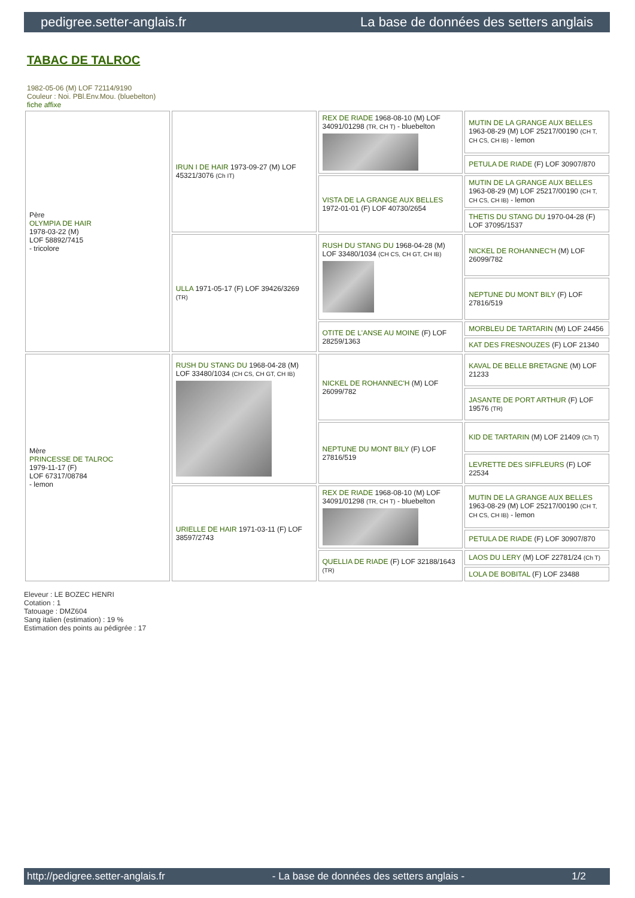pedigree.setter-anglais.fr La base de données des setters anglais
TABAC DE TALROC
1982-05-06 (M) LOF 72114/9190
Couleur : Noi. PBl.Env.Mou. (bluebelton)
fiche affixe
| Père OLYMPIA DE HAIR 1978-03-22 (M) LOF 58892/7415 - tricolore | IRUN I DE HAIR 1973-09-27 (M) LOF 45321/3076 (Ch IT) | REX DE RIADE 1968-08-10 (M) LOF 34091/01298 (TR, CH T) - bluebelton | MUTIN DE LA GRANGE AUX BELLES 1963-08-29 (M) LOF 25217/00190 (CH T, CH CS, CH IB) - lemon |
| | | | PETULA DE RIADE (F) LOF 30907/870 |
| | | VISTA DE LA GRANGE AUX BELLES 1972-01-01 (F) LOF 40730/2654 | MUTIN DE LA GRANGE AUX BELLES 1963-08-29 (M) LOF 25217/00190 (CH T, CH CS, CH IB) - lemon |
| | | | THETIS DU STANG DU 1970-04-28 (F) LOF 37095/1537 |
| | ULLA 1971-05-17 (F) LOF 39426/3269 (TR) | RUSH DU STANG DU 1968-04-28 (M) LOF 33480/1034 (CH CS, CH GT, CH IB) | NICKEL DE ROHANNEC'H (M) LOF 26099/782 |
| | | | NEPTUNE DU MONT BILY (F) LOF 27816/519 |
| | | OTITE DE L'ANSE AU MOINE (F) LOF 28259/1363 | MORBLEU DE TARTARIN (M) LOF 24456 |
| | | | KAT DES FRESNOUZES (F) LOF 21340 |
| Mère PRINCESSE DE TALROC 1979-11-17 (F) LOF 67317/08784 - lemon | RUSH DU STANG DU 1968-04-28 (M) LOF 33480/1034 (CH CS, CH GT, CH IB) | NICKEL DE ROHANNEC'H (M) LOF 26099/782 | KAVAL DE BELLE BRETAGNE (M) LOF 21233 |
| | | | JASANTE DE PORT ARTHUR (F) LOF 19576 (TR) |
| | | NEPTUNE DU MONT BILY (F) LOF 27816/519 | KID DE TARTARIN (M) LOF 21409 (Ch T) |
| | | | LEVRETTE DES SIFFLEURS (F) LOF 22534 |
| | URIELLE DE HAIR 1971-03-11 (F) LOF 38597/2743 | REX DE RIADE 1968-08-10 (M) LOF 34091/01298 (TR, CH T) - bluebelton | MUTIN DE LA GRANGE AUX BELLES 1963-08-29 (M) LOF 25217/00190 (CH T, CH CS, CH IB) - lemon |
| | | | PETULA DE RIADE (F) LOF 30907/870 |
| | | QUELLIA DE RIADE (F) LOF 32188/1643 (TR) | LAOS DU LERY (M) LOF 22781/24 (Ch T) |
| | | | LOLA DE BOBITAL (F) LOF 23488 |
Eleveur : LE BOZEC HENRI
Cotation : 1
Tatouage : DMZ604
Sang italien (estimation) : 19 %
Estimation des points au pédigrée : 17
http://pedigree.setter-anglais.fr - La base de données des setters anglais - 1/2